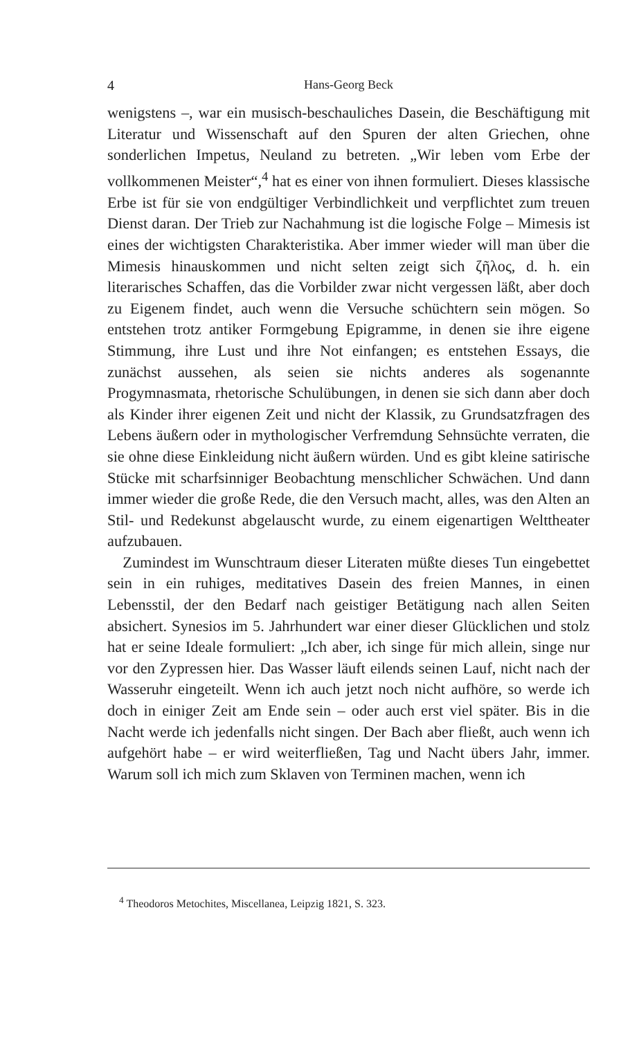4 Hans-Georg Beck
wenigstens –, war ein musisch-beschauliches Dasein, die Beschäftigung mit Literatur und Wissenschaft auf den Spuren der alten Griechen, ohne sonderlichen Impetus, Neuland zu betreten. „Wir leben vom Erbe der vollkommenen Meister“,<sup>4</sup> hat es einer von ihnen formuliert. Dieses klassische Erbe ist für sie von endgültiger Verbindlichkeit und verpflichtet zum treuen Dienst daran. Der Trieb zur Nachahmung ist die logische Folge – Mimesis ist eines der wichtigsten Charakteristika. Aber immer wieder will man über die Mimesis hinauskommen und nicht selten zeigt sich ζῆλος, d. h. ein literarisches Schaffen, das die Vorbilder zwar nicht vergessen läßt, aber doch zu Eigenem findet, auch wenn die Versuche schüchtern sein mögen. So entstehen trotz antiker Formgebung Epigramme, in denen sie ihre eigene Stimmung, ihre Lust und ihre Not einfangen; es entstehen Essays, die zunächst aussehen, als seien sie nichts anderes als sogenannte Progymnasmata, rhetorische Schulübungen, in denen sie sich dann aber doch als Kinder ihrer eigenen Zeit und nicht der Klassik, zu Grundsatzfragen des Lebens äußern oder in mythologischer Verfremdung Sehnsüchte verraten, die sie ohne diese Einkleidung nicht äußern würden. Und es gibt kleine satirische Stücke mit scharfsinniger Beobachtung menschlicher Schwächen. Und dann immer wieder die große Rede, die den Versuch macht, alles, was den Alten an Stil- und Redekunst abgelauscht wurde, zu einem eigenartigen Welttheater aufzubauen.
Zumindest im Wunschtraum dieser Literaten müßte dieses Tun eingebettet sein in ein ruhiges, meditatives Dasein des freien Mannes, in einen Lebensstil, der den Bedarf nach geistiger Betätigung nach allen Seiten absichert. Synesios im 5. Jahrhundert war einer dieser Glücklichen und stolz hat er seine Ideale formuliert: „Ich aber, ich singe für mich allein, singe nur vor den Zypressen hier. Das Wasser läuft eilends seinen Lauf, nicht nach der Wasseruhr eingeteilt. Wenn ich auch jetzt noch nicht aufhöre, so werde ich doch in einiger Zeit am Ende sein – oder auch erst viel später. Bis in die Nacht werde ich jedenfalls nicht singen. Der Bach aber fließt, auch wenn ich aufgehört habe – er wird weiterfließen, Tag und Nacht übers Jahr, immer. Warum soll ich mich zum Sklaven von Terminen machen, wenn ich
<sup>4</sup> Theodoros Metochites, Miscellanea, Leipzig 1821, S. 323.